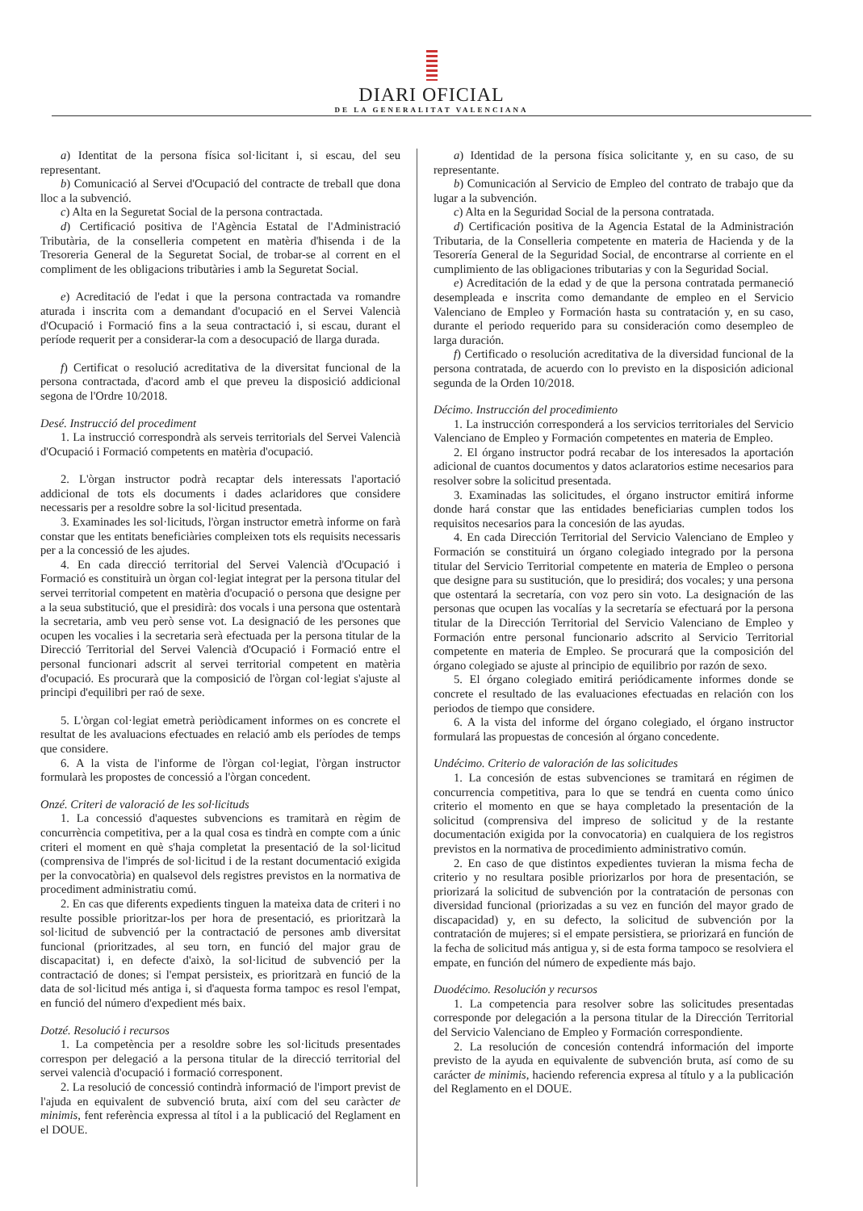DIARI OFICIAL
DE LA GENERALITAT VALENCIANA
a) Identitat de la persona física sol·licitant i, si escau, del seu representant.
b) Comunicació al Servei d'Ocupació del contracte de treball que dona lloc a la subvenció.
c) Alta en la Seguretat Social de la persona contractada.
d) Certificació positiva de l'Agència Estatal de l'Administració Tributària, de la conselleria competent en matèria d'hisenda i de la Tresoreria General de la Seguretat Social, de trobar-se al corrent en el compliment de les obligacions tributàries i amb la Seguretat Social.
e) Acreditació de l'edat i que la persona contractada va romandre aturada i inscrita com a demandant d'ocupació en el Servei Valencià d'Ocupació i Formació fins a la seua contractació i, si escau, durant el període requerit per a considerar-la com a desocupació de llarga durada.
f) Certificat o resolució acreditativa de la diversitat funcional de la persona contractada, d'acord amb el que preveu la disposició addicional segona de l'Ordre 10/2018.
Desé. Instrucció del procediment
1. La instrucció correspondrà als serveis territorials del Servei Valencià d'Ocupació i Formació competents en matèria d'ocupació.
2. L'òrgan instructor podrà recaptar dels interessats l'aportació addicional de tots els documents i dades aclaridores que considere necessaris per a resoldre sobre la sol·licitud presentada.
3. Examinades les sol·licituds, l'òrgan instructor emetrà informe on farà constar que les entitats beneficiàries compleixen tots els requisits necessaris per a la concessió de les ajudes.
4. En cada direcció territorial del Servei Valencià d'Ocupació i Formació es constituirà un òrgan col·legiat integrat per la persona titular del servei territorial competent en matèria d'ocupació o persona que designe per a la seua substitució, que el presidirà: dos vocals i una persona que ostentarà la secretaria, amb veu però sense vot. La designació de les persones que ocupen les vocalies i la secretaria serà efectuada per la persona titular de la Direcció Territorial del Servei Valencià d'Ocupació i Formació entre el personal funcionari adscrit al servei territorial competent en matèria d'ocupació. Es procurarà que la composició de l'òrgan col·legiat s'ajuste al principi d'equilibri per raó de sexe.
5. L'òrgan col·legiat emetrà periòdicament informes on es concrete el resultat de les avaluacions efectuades en relació amb els períodes de temps que considere.
6. A la vista de l'informe de l'òrgan col·legiat, l'òrgan instructor formularà les propostes de concessió a l'òrgan concedent.
Onzé. Criteri de valoració de les sol·licituds
1. La concessió d'aquestes subvencions es tramitarà en règim de concurrència competitiva, per a la qual cosa es tindrà en compte com a únic criteri el moment en què s'haja completat la presentació de la sol·licitud (comprensiva de l'imprés de sol·licitud i de la restant documentació exigida per la convocatòria) en qualsevol dels registres previstos en la normativa de procediment administratiu comú.
2. En cas que diferents expedients tinguen la mateixa data de criteri i no resulte possible prioritzar-los per hora de presentació, es prioritzarà la sol·licitud de subvenció per la contractació de persones amb diversitat funcional (prioritzades, al seu torn, en funció del major grau de discapacitat) i, en defecte d'això, la sol·licitud de subvenció per la contractació de dones; si l'empat persisteix, es prioritzarà en funció de la data de sol·licitud més antiga i, si d'aquesta forma tampoc es resol l'empat, en funció del número d'expedient més baix.
Dotzé. Resolució i recursos
1. La competència per a resoldre sobre les sol·licituds presentades correspon per delegació a la persona titular de la direcció territorial del servei valencià d'ocupació i formació corresponent.
2. La resolució de concessió contindrà informació de l'import previst de l'ajuda en equivalent de subvenció bruta, així com del seu caràcter de minimis, fent referència expressa al títol i a la publicació del Reglament en el DOUE.
a) Identidad de la persona física solicitante y, en su caso, de su representante.
b) Comunicación al Servicio de Empleo del contrato de trabajo que da lugar a la subvención.
c) Alta en la Seguridad Social de la persona contratada.
d) Certificación positiva de la Agencia Estatal de la Administración Tributaria, de la Conselleria competente en materia de Hacienda y de la Tesorería General de la Seguridad Social, de encontrarse al corriente en el cumplimiento de las obligaciones tributarias y con la Seguridad Social.
e) Acreditación de la edad y de que la persona contratada permaneció desempleada e inscrita como demandante de empleo en el Servicio Valenciano de Empleo y Formación hasta su contratación y, en su caso, durante el periodo requerido para su consideración como desempleo de larga duración.
f) Certificado o resolución acreditativa de la diversidad funcional de la persona contratada, de acuerdo con lo previsto en la disposición adicional segunda de la Orden 10/2018.
Décimo. Instrucción del procedimiento
1. La instrucción corresponderá a los servicios territoriales del Servicio Valenciano de Empleo y Formación competentes en materia de Empleo.
2. El órgano instructor podrá recabar de los interesados la aportación adicional de cuantos documentos y datos aclaratorios estime necesarios para resolver sobre la solicitud presentada.
3. Examinadas las solicitudes, el órgano instructor emitirá informe donde hará constar que las entidades beneficiarias cumplen todos los requisitos necesarios para la concesión de las ayudas.
4. En cada Dirección Territorial del Servicio Valenciano de Empleo y Formación se constituirá un órgano colegiado integrado por la persona titular del Servicio Territorial competente en materia de Empleo o persona que designe para su sustitución, que lo presidirá; dos vocales; y una persona que ostentará la secretaría, con voz pero sin voto. La designación de las personas que ocupen las vocalías y la secretaría se efectuará por la persona titular de la Dirección Territorial del Servicio Valenciano de Empleo y Formación entre personal funcionario adscrito al Servicio Territorial competente en materia de Empleo. Se procurará que la composición del órgano colegiado se ajuste al principio de equilibrio por razón de sexo.
5. El órgano colegiado emitirá periódicamente informes donde se concrete el resultado de las evaluaciones efectuadas en relación con los periodos de tiempo que considere.
6. A la vista del informe del órgano colegiado, el órgano instructor formulará las propuestas de concesión al órgano concedente.
Undécimo. Criterio de valoración de las solicitudes
1. La concesión de estas subvenciones se tramitará en régimen de concurrencia competitiva, para lo que se tendrá en cuenta como único criterio el momento en que se haya completado la presentación de la solicitud (comprensiva del impreso de solicitud y de la restante documentación exigida por la convocatoria) en cualquiera de los registros previstos en la normativa de procedimiento administrativo común.
2. En caso de que distintos expedientes tuvieran la misma fecha de criterio y no resultara posible priorizarlos por hora de presentación, se priorizará la solicitud de subvención por la contratación de personas con diversidad funcional (priorizadas a su vez en función del mayor grado de discapacidad) y, en su defecto, la solicitud de subvención por la contratación de mujeres; si el empate persistiera, se priorizará en función de la fecha de solicitud más antigua y, si de esta forma tampoco se resolviera el empate, en función del número de expediente más bajo.
Duodécimo. Resolución y recursos
1. La competencia para resolver sobre las solicitudes presentadas corresponde por delegación a la persona titular de la Dirección Territorial del Servicio Valenciano de Empleo y Formación correspondiente.
2. La resolución de concesión contendrá información del importe previsto de la ayuda en equivalente de subvención bruta, así como de su carácter de minimis, haciendo referencia expresa al título y a la publicación del Reglamento en el DOUE.